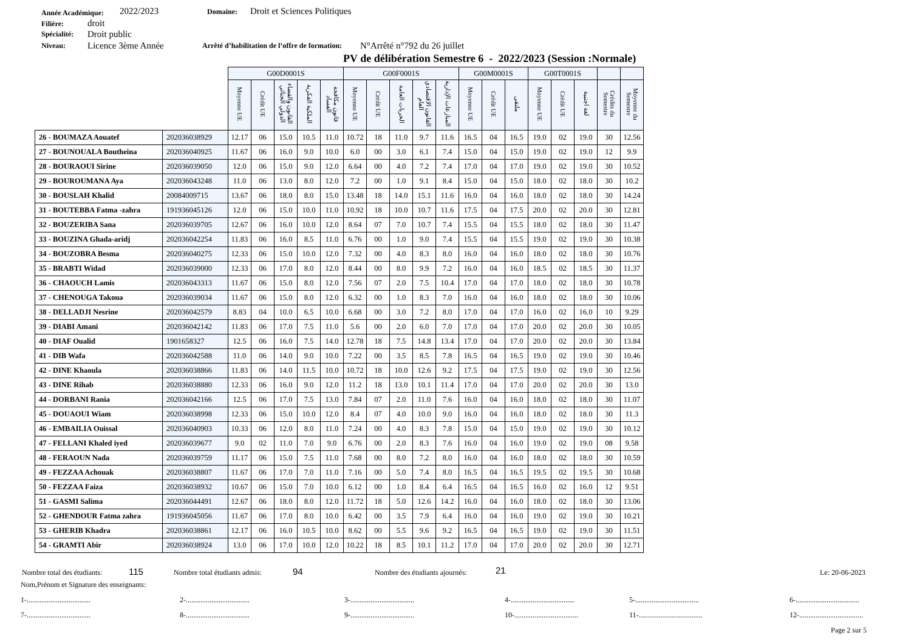Année Académique: 2022/2023 Domaine: Droit et Sciences Politiques
Filière: droit
Spécialité: Droit public
Niveau: Licence 3ème Année Arrêté d’habilitation de l’offre de formation: N°Arrêté n°792 du 26 juillet
PV de délibération Semestre 6 - 2022/2023 (Session :Normale)
| | | G00D0001S | | | | | G00F0001S | | | | | G00M0001S | | | G00T0001S | | | | |
| --- | --- | --- | --- | --- | --- | --- | --- | --- | --- | --- | --- | --- | --- | --- | --- | --- | --- | --- | --- |
| | | Moyenne UE | Crédit UE | القانون والقضاء الدولي الجنائي | الملكية الفكرية | قانون مكافحة الفساد | Moyenne UE | Crédit UE | الحريات العامة | القانون الاقتصادي العام | المنازعات الإدارية | Moyenne UE | Crédit UE | ملتقى | Moyenne UE | Crédit UE | لغة اجنبية | Crédits du Semestre | Moyenne du Semestre |
| 26 - BOUMAZA Aouatef | 202036038929 | 12.17 | 06 | 15.0 | 10.5 | 11.0 | 10.72 | 18 | 11.0 | 9.7 | 11.6 | 16.5 | 04 | 16.5 | 19.0 | 02 | 19.0 | 30 | 12.56 |
| 27 - BOUNOUALA Boutheina | 202036040925 | 11.67 | 06 | 16.0 | 9.0 | 10.0 | 6.0 | 00 | 3.0 | 6.1 | 7.4 | 15.0 | 04 | 15.0 | 19.0 | 02 | 19.0 | 12 | 9.9 |
| 28 - BOURAOUI Sirine | 202036039050 | 12.0 | 06 | 15.0 | 9.0 | 12.0 | 6.64 | 00 | 4.0 | 7.2 | 7.4 | 17.0 | 04 | 17.0 | 19.0 | 02 | 19.0 | 30 | 10.52 |
| 29 - BOUROUMANA Aya | 202036043248 | 11.0 | 06 | 13.0 | 8.0 | 12.0 | 7.2 | 00 | 1.0 | 9.1 | 8.4 | 15.0 | 04 | 15.0 | 18.0 | 02 | 18.0 | 30 | 10.2 |
| 30 - BOUSLAH Khalid | 20084009715 | 13.67 | 06 | 18.0 | 8.0 | 15.0 | 13.48 | 18 | 14.0 | 15.1 | 11.6 | 16.0 | 04 | 16.0 | 18.0 | 02 | 18.0 | 30 | 14.24 |
| 31 - BOUTEBBA Fatma -zahra | 191936045126 | 12.0 | 06 | 15.0 | 10.0 | 11.0 | 10.92 | 18 | 10.0 | 10.7 | 11.6 | 17.5 | 04 | 17.5 | 20.0 | 02 | 20.0 | 30 | 12.81 |
| 32 - BOUZERIBA Sana | 202036039705 | 12.67 | 06 | 16.0 | 10.0 | 12.0 | 8.64 | 07 | 7.0 | 10.7 | 7.4 | 15.5 | 04 | 15.5 | 18.0 | 02 | 18.0 | 30 | 11.47 |
| 33 - BOUZINA Ghada-aridj | 202036042254 | 11.83 | 06 | 16.0 | 8.5 | 11.0 | 6.76 | 00 | 1.0 | 9.0 | 7.4 | 15.5 | 04 | 15.5 | 19.0 | 02 | 19.0 | 30 | 10.38 |
| 34 - BOUZOBRA Besma | 202036040275 | 12.33 | 06 | 15.0 | 10.0 | 12.0 | 7.32 | 00 | 4.0 | 8.3 | 8.0 | 16.0 | 04 | 16.0 | 18.0 | 02 | 18.0 | 30 | 10.76 |
| 35 - BRABTI Widad | 202036039000 | 12.33 | 06 | 17.0 | 8.0 | 12.0 | 8.44 | 00 | 8.0 | 9.9 | 7.2 | 16.0 | 04 | 16.0 | 18.5 | 02 | 18.5 | 30 | 11.37 |
| 36 - CHAOUCH Lamis | 202036043313 | 11.67 | 06 | 15.0 | 8.0 | 12.0 | 7.56 | 07 | 2.0 | 7.5 | 10.4 | 17.0 | 04 | 17.0 | 18.0 | 02 | 18.0 | 30 | 10.78 |
| 37 - CHENOUGA Takoua | 202036039034 | 11.67 | 06 | 15.0 | 8.0 | 12.0 | 6.32 | 00 | 1.0 | 8.3 | 7.0 | 16.0 | 04 | 16.0 | 18.0 | 02 | 18.0 | 30 | 10.06 |
| 38 - DELLADJI Nesrine | 202036042579 | 8.83 | 04 | 10.0 | 6.5 | 10.0 | 6.68 | 00 | 3.0 | 7.2 | 8.0 | 17.0 | 04 | 17.0 | 16.0 | 02 | 16.0 | 10 | 9.29 |
| 39 - DIABI Amani | 202036042142 | 11.83 | 06 | 17.0 | 7.5 | 11.0 | 5.6 | 00 | 2.0 | 6.0 | 7.0 | 17.0 | 04 | 17.0 | 20.0 | 02 | 20.0 | 30 | 10.05 |
| 40 - DIAF Oualid | 1901658327 | 12.5 | 06 | 16.0 | 7.5 | 14.0 | 12.78 | 18 | 7.5 | 14.8 | 13.4 | 17.0 | 04 | 17.0 | 20.0 | 02 | 20.0 | 30 | 13.84 |
| 41 - DIB Wafa | 202036042588 | 11.0 | 06 | 14.0 | 9.0 | 10.0 | 7.22 | 00 | 3.5 | 8.5 | 7.8 | 16.5 | 04 | 16.5 | 19.0 | 02 | 19.0 | 30 | 10.46 |
| 42 - DINE Khaoula | 202036038866 | 11.83 | 06 | 14.0 | 11.5 | 10.0 | 10.72 | 18 | 10.0 | 12.6 | 9.2 | 17.5 | 04 | 17.5 | 19.0 | 02 | 19.0 | 30 | 12.56 |
| 43 - DINE Rihab | 202036038880 | 12.33 | 06 | 16.0 | 9.0 | 12.0 | 11.2 | 18 | 13.0 | 10.1 | 11.4 | 17.0 | 04 | 17.0 | 20.0 | 02 | 20.0 | 30 | 13.0 |
| 44 - DORBANI Rania | 202036042166 | 12.5 | 06 | 17.0 | 7.5 | 13.0 | 7.84 | 07 | 2.0 | 11.0 | 7.6 | 16.0 | 04 | 16.0 | 18.0 | 02 | 18.0 | 30 | 11.07 |
| 45 - DOUAOUI Wiam | 202036038998 | 12.33 | 06 | 15.0 | 10.0 | 12.0 | 8.4 | 07 | 4.0 | 10.0 | 9.0 | 16.0 | 04 | 16.0 | 18.0 | 02 | 18.0 | 30 | 11.3 |
| 46 - EMBAILIA Ouissal | 202036040903 | 10.33 | 06 | 12.0 | 8.0 | 11.0 | 7.24 | 00 | 4.0 | 8.3 | 7.8 | 15.0 | 04 | 15.0 | 19.0 | 02 | 19.0 | 30 | 10.12 |
| 47 - FELLANI Khaled iyed | 202036039677 | 9.0 | 02 | 11.0 | 7.0 | 9.0 | 6.76 | 00 | 2.0 | 8.3 | 7.6 | 16.0 | 04 | 16.0 | 19.0 | 02 | 19.0 | 08 | 9.58 |
| 48 - FERAOUN Nada | 202036039759 | 11.17 | 06 | 15.0 | 7.5 | 11.0 | 7.68 | 00 | 8.0 | 7.2 | 8.0 | 16.0 | 04 | 16.0 | 18.0 | 02 | 18.0 | 30 | 10.59 |
| 49 - FEZZAA Achouak | 202036038807 | 11.67 | 06 | 17.0 | 7.0 | 11.0 | 7.16 | 00 | 5.0 | 7.4 | 8.0 | 16.5 | 04 | 16.5 | 19.5 | 02 | 19.5 | 30 | 10.68 |
| 50 - FEZZAA Faiza | 202036038932 | 10.67 | 06 | 15.0 | 7.0 | 10.0 | 6.12 | 00 | 1.0 | 8.4 | 6.4 | 16.5 | 04 | 16.5 | 16.0 | 02 | 16.0 | 12 | 9.51 |
| 51 - GASMI Salima | 202036044491 | 12.67 | 06 | 18.0 | 8.0 | 12.0 | 11.72 | 18 | 5.0 | 12.6 | 14.2 | 16.0 | 04 | 16.0 | 18.0 | 02 | 18.0 | 30 | 13.06 |
| 52 - GHENDOUR Fatma zahra | 191936045056 | 11.67 | 06 | 17.0 | 8.0 | 10.0 | 6.42 | 00 | 3.5 | 7.9 | 6.4 | 16.0 | 04 | 16.0 | 19.0 | 02 | 19.0 | 30 | 10.21 |
| 53 - GHERIB Khadra | 202036038861 | 12.17 | 06 | 16.0 | 10.5 | 10.0 | 8.62 | 00 | 5.5 | 9.6 | 9.2 | 16.5 | 04 | 16.5 | 19.0 | 02 | 19.0 | 30 | 11.51 |
| 54 - GRAMTI Abir | 202036038924 | 13.0 | 06 | 17.0 | 10.0 | 12.0 | 10.22 | 18 | 8.5 | 10.1 | 11.2 | 17.0 | 04 | 17.0 | 20.0 | 02 | 20.0 | 30 | 12.71 |
Nombre total des étudiants: 115 Nombre total étudiants admis: 94 Nombre des étudiants ajournés: 21 Le: 20-06-2023
Nom,Prénom et Signature des enseignants:
1-................................... 2-................................... 3-................................... 4-................................... 5-................................... 6-...................................
7-................................... 8-................................... 9-................................... 10-................................... 11-................................... 12-...................................
Page 2 sur 5